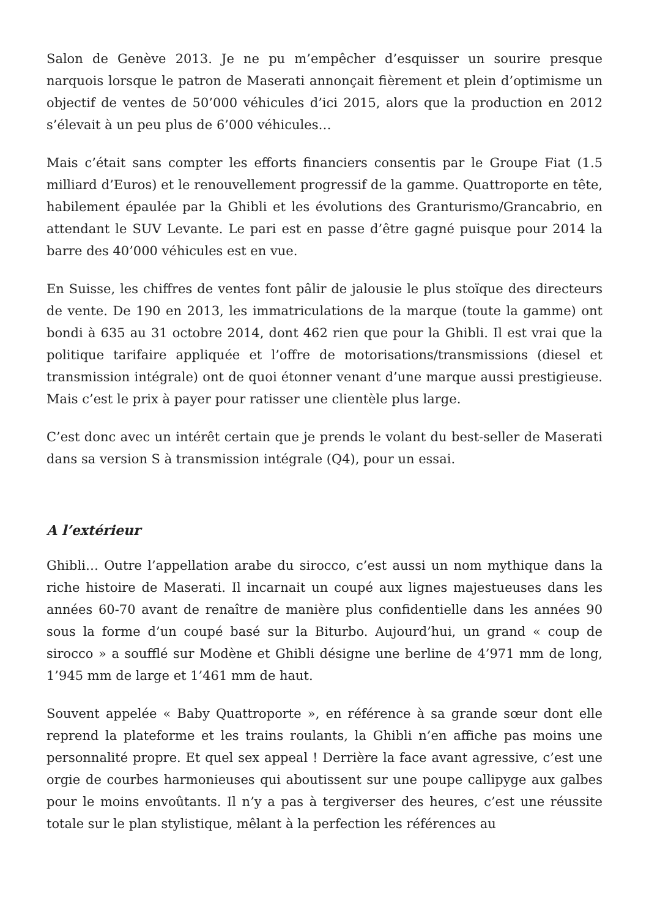Salon de Genève 2013. Je ne pu m’empêcher d’esquisser un sourire presque narquois lorsque le patron de Maserati annonçait fièrement et plein d’optimisme un objectif de ventes de 50’000 véhicules d’ici 2015, alors que la production en 2012 s’élevait à un peu plus de 6’000 véhicules…
Mais c’était sans compter les efforts financiers consentis par le Groupe Fiat (1.5 milliard d’Euros) et le renouvellement progressif de la gamme. Quattroporte en tête, habilement épaulée par la Ghibli et les évolutions des Granturismo/Grancabrio, en attendant le SUV Levante. Le pari est en passe d’être gagné puisque pour 2014 la barre des 40’000 véhicules est en vue.
En Suisse, les chiffres de ventes font pâlir de jalousie le plus stoïque des directeurs de vente. De 190 en 2013, les immatriculations de la marque (toute la gamme) ont bondi à 635 au 31 octobre 2014, dont 462 rien que pour la Ghibli. Il est vrai que la politique tarifaire appliquée et l’offre de motorisations/transmissions (diesel et transmission intégrale) ont de quoi étonner venant d’une marque aussi prestigieuse. Mais c’est le prix à payer pour ratisser une clientèle plus large.
C’est donc avec un intérêt certain que je prends le volant du best-seller de Maserati dans sa version S à transmission intégrale (Q4), pour un essai.
A l’extérieur
Ghibli… Outre l’appellation arabe du sirocco, c’est aussi un nom mythique dans la riche histoire de Maserati. Il incarnait un coupé aux lignes majestueuses dans les années 60-70 avant de renaître de manière plus confidentielle dans les années 90 sous la forme d’un coupé basé sur la Biturbo. Aujourd’hui, un grand « coup de sirocco » a soufflé sur Modène et Ghibli désigne une berline de 4’971 mm de long, 1’945 mm de large et 1’461 mm de haut.
Souvent appelée « Baby Quattroporte », en référence à sa grande sœur dont elle reprend la plateforme et les trains roulants, la Ghibli n’en affiche pas moins une personnalité propre. Et quel sex appeal ! Derrière la face avant agressive, c’est une orgie de courbes harmonieuses qui aboutissent sur une poupe callipyge aux galbes pour le moins envoûtants. Il n’y a pas à tergiverser des heures, c’est une réussite totale sur le plan stylistique, mêlant à la perfection les références au